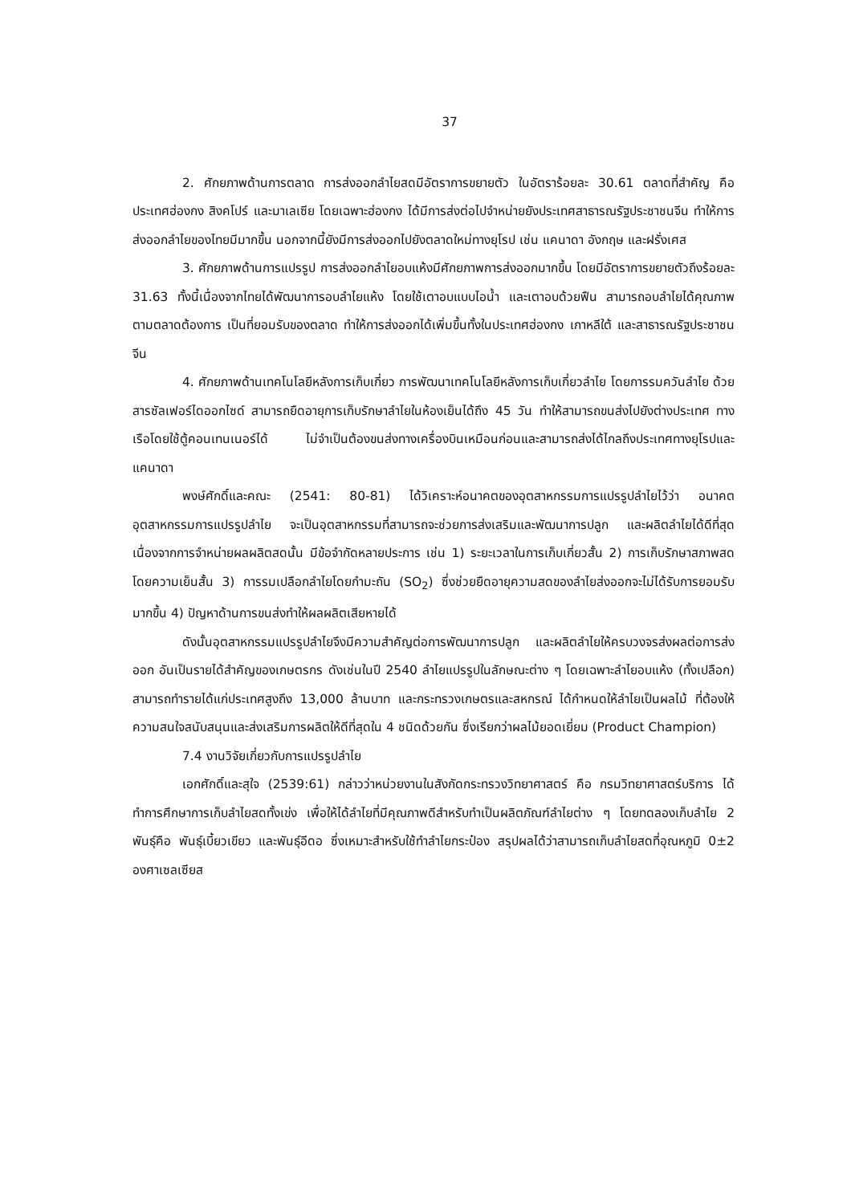37
2. ศักยภาพด้านการตลาด การส่งออกลำไยสดมีอัตราการขยายตัว ในอัตราร้อยละ 30.61 ตลาดที่สำคัญ คือ ประเทศฮ่องกง สิงคโปร์ และมาเลเซีย โดยเฉพาะฮ่องกง ได้มีการส่งต่อไปจำหน่ายยังประเทศสาธารณรัฐประชาชนจีน ทำให้การส่งออกลำไยของไทยมีมากขึ้น นอกจากนี้ยังมีการส่งออกไปยังตลาดใหม่ทางยุโรป เช่น แคนาดา อังกฤษ และฝรั่งเศส
3. ศักยภาพด้านการแปรรูป การส่งออกลำไยอบแห้งมีศักยภาพการส่งออกมากขึ้น โดยมีอัตราการขยายตัวถึงร้อยละ 31.63 ทั้งนี้เนื่องจากไทยได้พัฒนาการอบลำไยแห้ง โดยใช้เตาอบแบบไอน้ำ และเตาอบด้วยฟืน สามารถอบลำไยได้คุณภาพตามตลาดต้องการ เป็นที่ยอมรับของตลาด ทำให้การส่งออกได้เพิ่มขึ้นทั้งในประเทศฮ่องกง เกาหลีใต้ และสาธารณรัฐประชาชนจีน
4. ศักยภาพด้านเทคโนโลยีหลังการเก็บเกี่ยว การพัฒนาเทคโนโลยีหลังการเก็บเกี่ยวลำไย โดยการรมควันลำไย ด้วยสารซัลเฟอร์ไดออกไซด์ สามารถยืดอายุการเก็บรักษาลำไยในห้องเย็นได้ถึง 45 วัน ทำให้สามารถขนส่งไปยังต่างประเทศ ทางเรือโดยใช้ตู้คอนเทนเนอร์ได้ ไม่จำเป็นต้องขนส่งทางเครื่องบินเหมือนก่อนและสามารถส่งได้ไกลถึงประเทศทางยุโรปและแคนาดา
พงษ์ศักดิ์และคณะ (2541: 80-81) ได้วิเคราะห์อนาคตของอุตสาหกรรมการแปรรูปลำไยไว้ว่า อนาคตอุตสาหกรรมการแปรรูปลำไย จะเป็นอุตสาหกรรมที่สามารถจะช่วยการส่งเสริมและพัฒนาการปลูก และผลิตลำไยได้ดีที่สุด เนื่องจากการจำหน่ายผลผลิตสดนั้น มีข้อจำกัดหลายประการ เช่น 1) ระยะเวลาในการเก็บเกี่ยวสั้น 2) การเก็บรักษาสภาพสด โดยความเย็นสั้น 3) การรมเปลือกลำไยโดยกำมะถัน (SO<sub>2</sub>) ซึ่งช่วยยืดอายุความสดของลำไยส่งออกจะไม่ได้รับการยอมรับมากขึ้น 4) ปัญหาด้านการขนส่งทำให้ผลผลิตเสียหายได้
ดังนั้นอุตสาหกรรมแปรรูปลำไยจึงมีความสำคัญต่อการพัฒนาการปลูก และผลิตลำไยให้ครบวงจรส่งผลต่อการส่งออก อันเป็นรายได้สำคัญของเกษตรกร ดังเช่นในปี 2540 ลำไยแปรรูปในลักษณะต่าง ๆ โดยเฉพาะลำไยอบแห้ง (ทั้งเปลือก) สามารถทำรายได้แก่ประเทศสูงถึง 13,000 ล้านบาท และกระทรวงเกษตรและสหกรณ์ ได้กำหนดให้ลำไยเป็นผลไม้ ที่ต้องให้ความสนใจสนับสนุนและส่งเสริมการผลิตให้ดีที่สุดใน 4 ชนิดด้วยกัน ซึ่งเรียกว่าผลไม้ยอดเยี่ยม (Product Champion)
7.4 งานวิจัยเกี่ยวกับการแปรรูปลำไย
เอกศักดิ์และสุใจ (2539:61) กล่าวว่าหน่วยงานในสังกัดกระทรวงวิทยาศาสตร์ คือ กรมวิทยาศาสตร์บริการ ได้ทำการศึกษาการเก็บลำไยสดทั้งเข่ง เพื่อให้ได้ลำไยที่มีคุณภาพดีสำหรับทำเป็นผลิตภัณฑ์ลำไยต่าง ๆ โดยทดลองเก็บลำไย 2 พันธุ์คือ พันธุ์เบี้ยวเขียว และพันธุ์อีดอ ซึ่งเหมาะสำหรับใช้ทำลำไยกระป๋อง สรุปผลได้ว่าสามารถเก็บลำไยสดที่อุณหภูมิ 0±2 องศาเซลเซียส